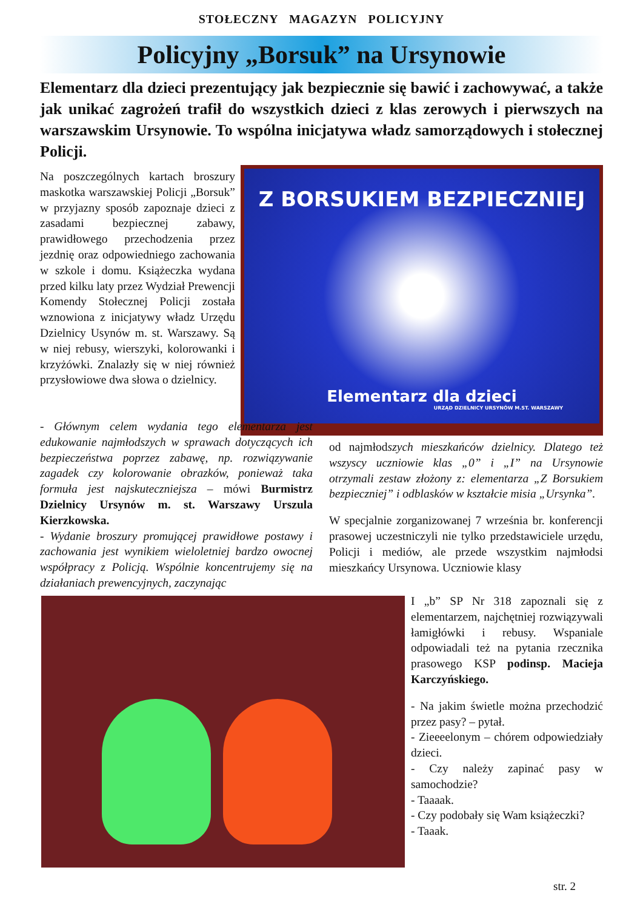STOŁECZNY MAGAZYN POLICYJNY
Policyjny „Borsuk” na Ursynowie
Elementarz dla dzieci prezentujący jak bezpiecznie się bawić i zachowywać, a także jak unikać zagrożeń trafił do wszystkich dzieci z klas zerowych i pierwszych na warszawskim Ursynowie. To wspólna inicjatywa władz samorządowych i stołecznej Policji.
Na poszczególnych kartach broszury maskotka warszawskiej Policji „Borsuk” w przyjazny sposób zapoznaje dzieci z zasadami bezpiecznej zabawy, prawidłowego przechodzenia przez jezdnię oraz odpowiedniego zachowania w szkole i domu. Książeczka wydana przed kilku laty przez Wydział Prewencji Komendy Stołecznej Policji została wznowiona z inicjatywy władz Urzędu Dzielnicy Usynów m. st. Warszawy. Są w niej rebusy, wierszyki, kolorowanki i krzyżówki. Znalazły się w niej również przysłowiowe dwa słowa o dzielnicy.
Z BORSUKIEM BEZPIECZNIEJ
Elementarz dla dzieci
URZĄD DZIELNICY URSYNÓW M.ST. WARSZAWY
- Głównym celem wydania tego elementarza jest edukowanie najmłodszych w sprawach dotyczących ich bezpieczeństwa poprzez zabawę, np. rozwiązywanie zagadek czy kolorowanie obrazków, ponieważ taka formuła jest najskuteczniejsza – mówi Burmistrz Dzielnicy Ursynów m. st. Warszawy Urszula Kierzkowska.
- Wydanie broszury promującej prawidłowe postawy i zachowania jest wynikiem wieloletniej bardzo owocnej współpracy z Policją. Wspólnie koncentrujemy się na działaniach prewencyjnych, zaczynając
od najmłodszych mieszkańców dzielnicy. Dlatego też wszyscy uczniowie klas „0” i „I” na Ursynowie otrzymali zestaw złożony z: elementarza „Z Borsukiem bezpieczniej” i odblasków w kształcie misia „Ursynka”.
W specjalnie zorganizowanej 7 września br. konferencji prasowej uczestniczyli nie tylko przedstawiciele urzędu, Policji i mediów, ale przede wszystkim najmłodsi mieszkańcy Ursynowa. Uczniowie klasy
I „b” SP Nr 318 zapoznali się z elementarzem, najchętniej rozwiązywali łamigłówki i rebusy. Wspaniale odpowiadali też na pytania rzecznika prasowego KSP podinsp. Macieja Karczyńskiego.
- Na jakim świetle można przechodzić przez pasy? – pytał.
- Zieeeelonym – chórem odpowiedziały dzieci.
- Czy należy zapinać pasy w samochodzie?
- Taaaak.
- Czy podobały się Wam książeczki?
- Taaak.
str. 2